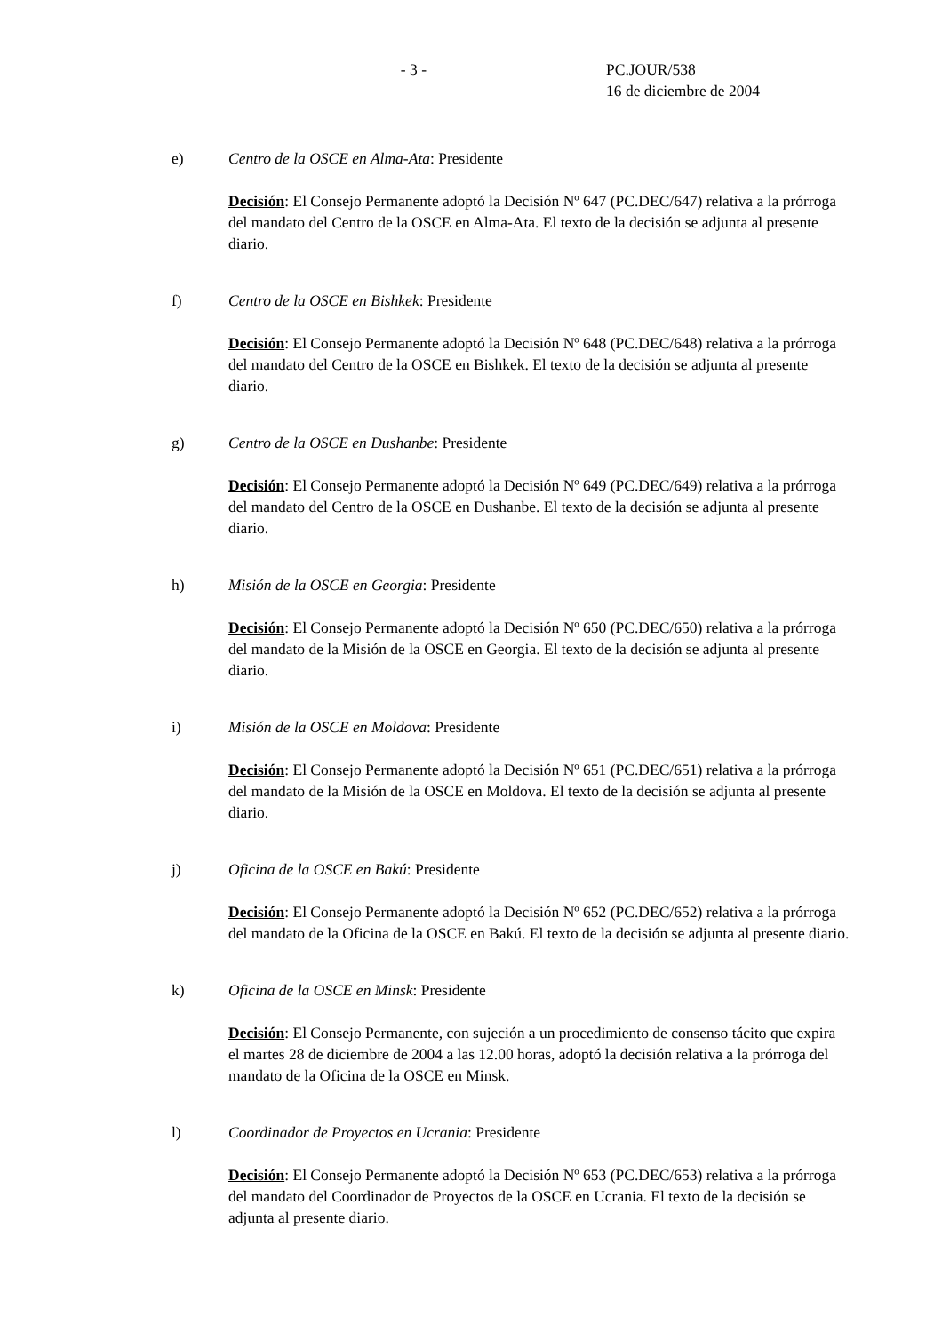- 3 - PC.JOUR/538
16 de diciembre de 2004
e) Centro de la OSCE en Alma-Ata: Presidente
Decisión: El Consejo Permanente adoptó la Decisión Nº 647 (PC.DEC/647) relativa a la prórroga del mandato del Centro de la OSCE en Alma-Ata. El texto de la decisión se adjunta al presente diario.
f) Centro de la OSCE en Bishkek: Presidente
Decisión: El Consejo Permanente adoptó la Decisión Nº 648 (PC.DEC/648) relativa a la prórroga del mandato del Centro de la OSCE en Bishkek. El texto de la decisión se adjunta al presente diario.
g) Centro de la OSCE en Dushanbe: Presidente
Decisión: El Consejo Permanente adoptó la Decisión Nº 649 (PC.DEC/649) relativa a la prórroga del mandato del Centro de la OSCE en Dushanbe. El texto de la decisión se adjunta al presente diario.
h) Misión de la OSCE en Georgia: Presidente
Decisión: El Consejo Permanente adoptó la Decisión Nº 650 (PC.DEC/650) relativa a la prórroga del mandato de la Misión de la OSCE en Georgia. El texto de la decisión se adjunta al presente diario.
i) Misión de la OSCE en Moldova: Presidente
Decisión: El Consejo Permanente adoptó la Decisión Nº 651 (PC.DEC/651) relativa a la prórroga del mandato de la Misión de la OSCE en Moldova. El texto de la decisión se adjunta al presente diario.
j) Oficina de la OSCE en Bakú: Presidente
Decisión: El Consejo Permanente adoptó la Decisión Nº 652 (PC.DEC/652) relativa a la prórroga del mandato de la Oficina de la OSCE en Bakú. El texto de la decisión se adjunta al presente diario.
k) Oficina de la OSCE en Minsk: Presidente
Decisión: El Consejo Permanente, con sujeción a un procedimiento de consenso tácito que expira el martes 28 de diciembre de 2004 a las 12.00 horas, adoptó la decisión relativa a la prórroga del mandato de la Oficina de la OSCE en Minsk.
l) Coordinador de Proyectos en Ucrania: Presidente
Decisión: El Consejo Permanente adoptó la Decisión Nº 653 (PC.DEC/653) relativa a la prórroga del mandato del Coordinador de Proyectos de la OSCE en Ucrania. El texto de la decisión se adjunta al presente diario.